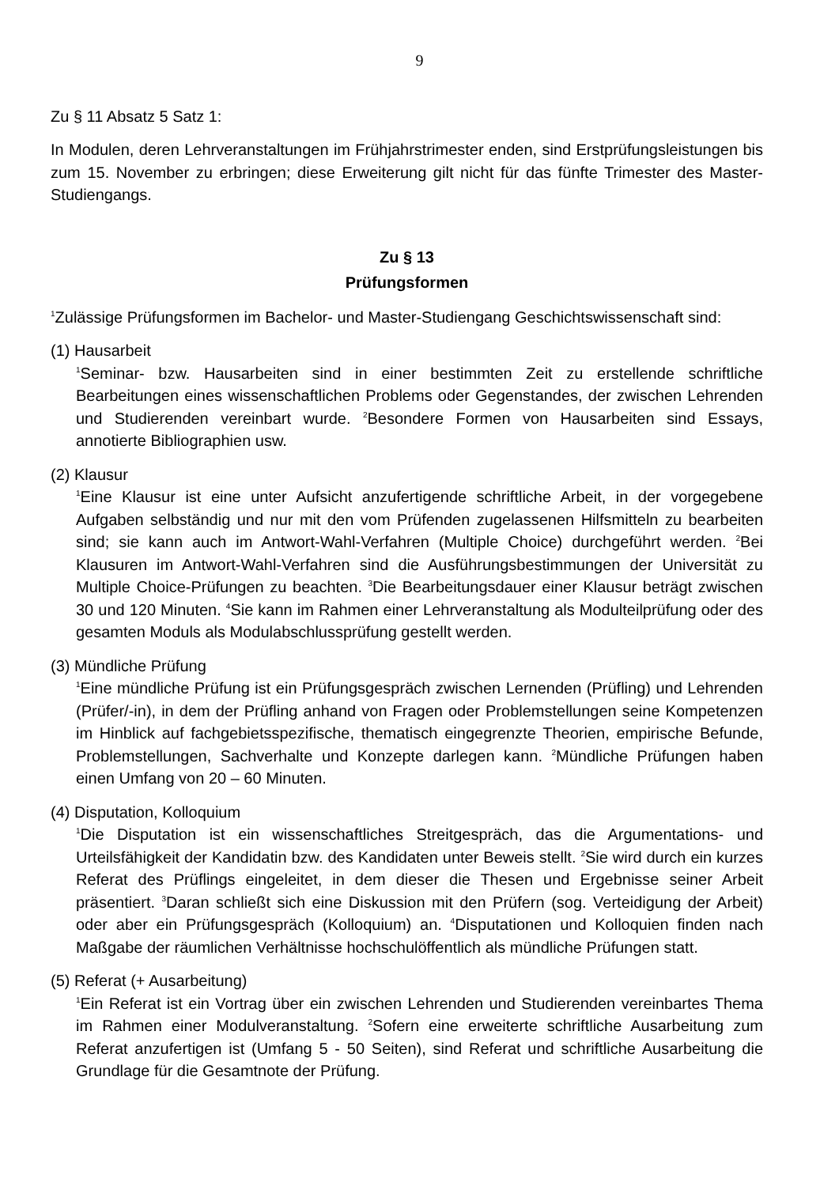9
Zu § 11 Absatz 5 Satz 1:
In Modulen, deren Lehrveranstaltungen im Frühjahrstrimester enden, sind Erstprüfungsleistungen bis zum 15. November zu erbringen; diese Erweiterung gilt nicht für das fünfte Trimester des Master-Studiengangs.
Zu § 13
Prüfungsformen
<sup>1</sup> Zulässige Prüfungsformen im Bachelor- und Master-Studiengang Geschichtswissenschaft sind:
(1) Hausarbeit
<sup>1</sup> Seminar- bzw. Hausarbeiten sind in einer bestimmten Zeit zu erstellende schriftliche Bearbeitungen eines wissenschaftlichen Problems oder Gegenstandes, der zwischen Lehrenden und Studierenden vereinbart wurde. <sup>2</sup>Besondere Formen von Hausarbeiten sind Essays, annotierte Bibliographien usw.
(2) Klausur
<sup>1</sup> Eine Klausur ist eine unter Aufsicht anzufertigende schriftliche Arbeit, in der vorgegebene Aufgaben selbständig und nur mit den vom Prüfenden zugelassenen Hilfsmitteln zu bearbeiten sind; sie kann auch im Antwort-Wahl-Verfahren (Multiple Choice) durchgeführt werden. <sup>2</sup>Bei Klausuren im Antwort-Wahl-Verfahren sind die Ausführungsbestimmungen der Universität zu Multiple Choice-Prüfungen zu beachten. <sup>3</sup>Die Bearbeitungsdauer einer Klausur beträgt zwischen 30 und 120 Minuten. <sup>4</sup>Sie kann im Rahmen einer Lehrveranstaltung als Modulteilprüfung oder des gesamten Moduls als Modulab­schlussprüfung gestellt werden.
(3) Mündliche Prüfung
<sup>1</sup> Eine mündliche Prüfung ist ein Prüfungsgespräch zwischen Lernenden (Prüfling) und Lehrenden (Prüfer/-in), in dem der Prüfling anhand von Fragen oder Problemstellungen seine Kompetenzen im Hinblick auf fachgebietsspezifische, thematisch eingegrenzte Theorien, empirische Befunde, Problemstellungen, Sachverhalte und Konzepte darlegen kann. <sup>2</sup>Mündliche Prüfungen haben einen Umfang von 20 – 60 Minuten.
(4) Disputation, Kolloquium
<sup>1</sup> Die Disputation ist ein wissenschaftliches Streitgespräch, das die Argumentations- und Urteilsfähigkeit der Kandidatin bzw. des Kandidaten unter Beweis stellt. <sup>2</sup>Sie wird durch ein kurzes Referat des Prüflings eingeleitet, in dem dieser die Thesen und Ergebnisse seiner Arbeit präsentiert. <sup>3</sup>Daran schließt sich eine Diskussion mit den Prüfern (sog. Verteidigung der Arbeit) oder aber ein Prüfungsgespräch (Kolloquium) an. <sup>4</sup>Disputationen und Kolloquien finden nach Maßgabe der räumlichen Verhältnisse hochschulöffentlich als mündliche Prüfungen statt.
(5) Referat (+ Ausarbeitung)
<sup>1</sup> Ein Referat ist ein Vortrag über ein zwischen Lehrenden und Studierenden vereinbartes Thema im Rahmen einer Modulveranstaltung. <sup>2</sup>Sofern eine erweiterte schriftliche Ausarbeitung zum Referat anzufertigen ist (Umfang 5 - 50 Seiten), sind Referat und schriftliche Ausarbeitung die Grundlage für die Gesamtnote der Prüfung.